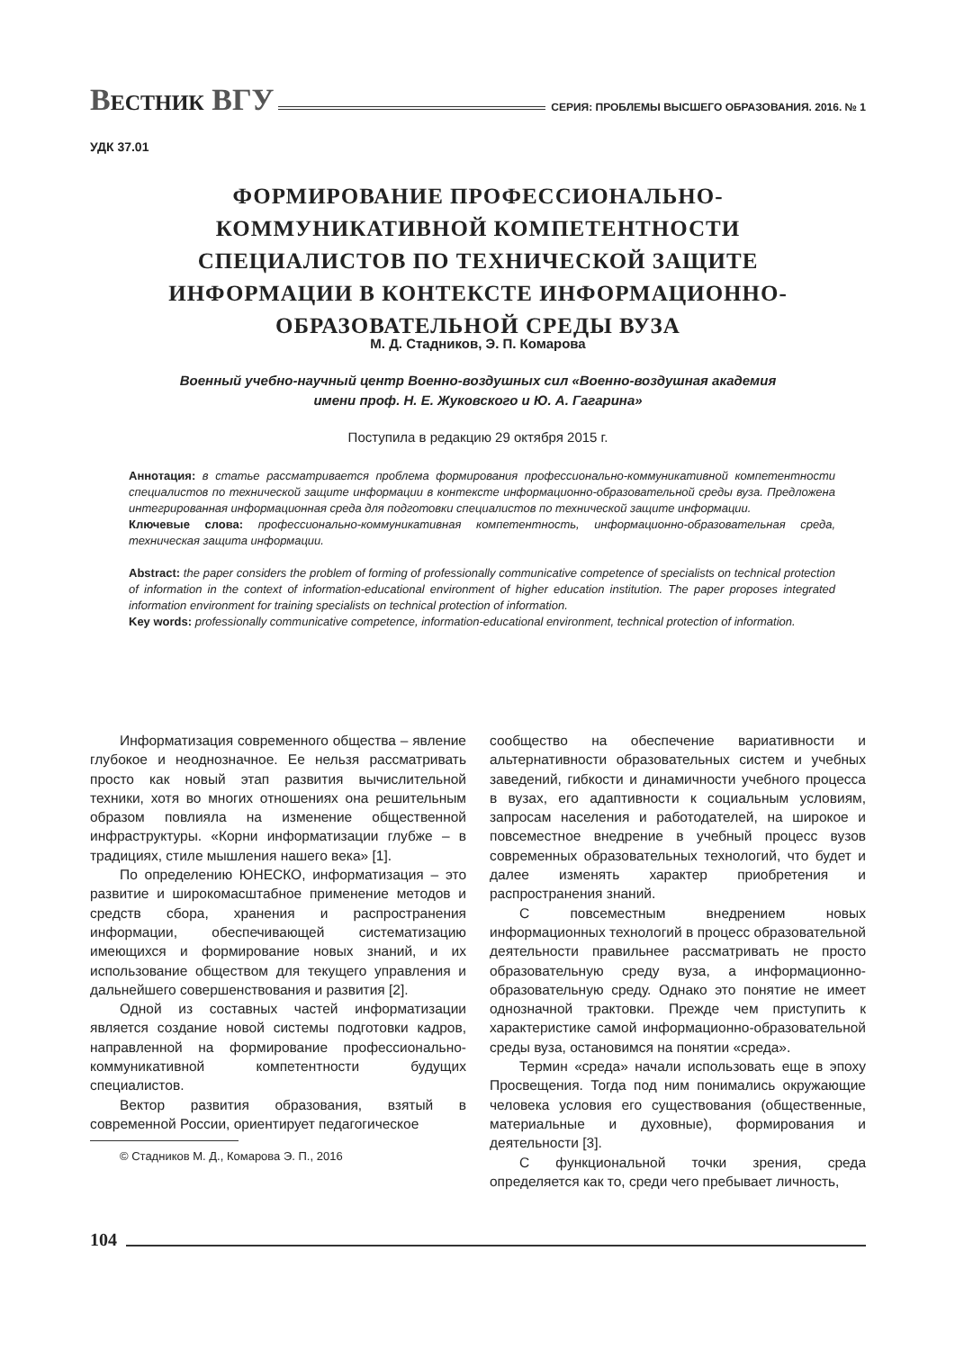ВЕСТНИК ВГУ
СЕРИЯ: ПРОБЛЕМЫ ВЫСШЕГО ОБРАЗОВАНИЯ. 2016. № 1
УДК 37.01
ФОРМИРОВАНИЕ ПРОФЕССИОНАЛЬНО-
КОММУНИКАТИВНОЙ КОМПЕТЕНТНОСТИ
СПЕЦИАЛИСТОВ ПО ТЕХНИЧЕСКОЙ ЗАЩИТЕ
ИНФОРМАЦИИ В КОНТЕКСТЕ ИНФОРМАЦИОННО-
ОБРАЗОВАТЕЛЬНОЙ СРЕДЫ ВУЗА
М. Д. Стадников, Э. П. Комарова
Военный учебно-научный центр Военно-воздушных сил «Военно-воздушная академия
имени проф. Н. Е. Жуковского и Ю. А. Гагарина»
Поступила в редакцию 29 октября 2015 г.
Аннотация: в статье рассматривается проблема формирования профессионально-коммуникативной компетентности специалистов по технической защите информации в контексте информационно-образовательной среды вуза. Предложена интегрированная информационная среда для подготовки специалистов по технической защите информации.
Ключевые слова: профессионально-коммуникативная компетентность, информационно-образовательная среда, техническая защита информации.
Abstract: the paper considers the problem of forming of professionally communicative competence of specialists on technical protection of information in the context of information-educational environment of higher education institution. The paper proposes integrated information environment for training specialists on technical protection of information.
Key words: professionally communicative competence, information-educational environment, technical protection of information.
Информатизация современного общества – явление глубокое и неоднозначное. Ее нельзя рассматривать просто как новый этап развития вычислительной техники, хотя во многих отношениях она решительным образом повлияла на изменение общественной инфраструктуры. «Корни информатизации глубже – в традициях, стиле мышления нашего века» [1].
По определению ЮНЕСКО, информатизация – это развитие и широкомасштабное применение методов и средств сбора, хранения и распространения информации, обеспечивающей систематизацию имеющихся и формирование новых знаний, и их использование обществом для текущего управления и дальнейшего совершенствования и развития [2].
Одной из составных частей информатизации является создание новой системы подготовки кадров, направленной на формирование профессионально-коммуникативной компетентности будущих специалистов.
Вектор развития образования, взятый в современной России, ориентирует педагогическое
© Стадников М. Д., Комарова Э. П., 2016
сообщество на обеспечение вариативности и альтернативности образовательных систем и учебных заведений, гибкости и динамичности учебного процесса в вузах, его адаптивности к социальным условиям, запросам населения и работодателей, на широкое и повсеместное внедрение в учебный процесс вузов современных образовательных технологий, что будет и далее изменять характер приобретения и распространения знаний.
С повсеместным внедрением новых информационных технологий в процесс образовательной деятельности правильнее рассматривать не просто образовательную среду вуза, а информационно-образовательную среду. Однако это понятие не имеет однозначной трактовки. Прежде чем приступить к характеристике самой информационно-образовательной среды вуза, остановимся на понятии «среда».
Термин «среда» начали использовать еще в эпоху Просвещения. Тогда под ним понимались окружающие человека условия его существования (общественные, материальные и духовные), формирования и деятельности [3].
С функциональной точки зрения, среда определяется как то, среди чего пребывает личность,
104